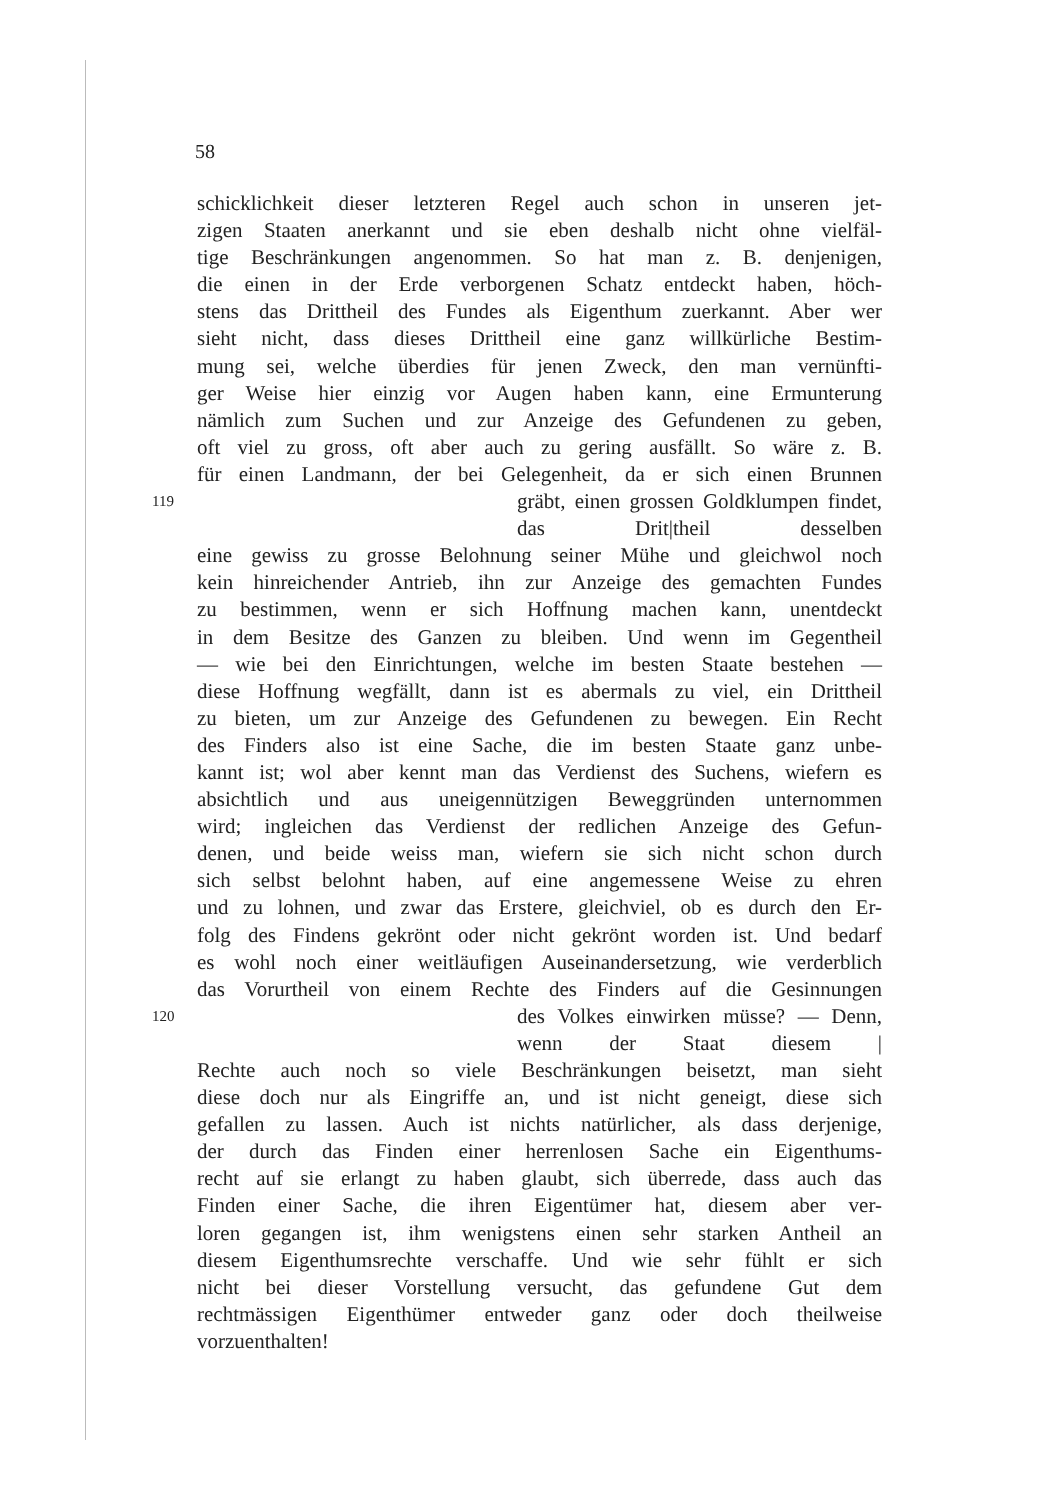58
schicklichkeit dieser letzteren Regel auch schon in unseren jet-
zigen Staaten anerkannt und sie eben deshalb nicht ohne vielfäl-
tige Beschränkungen angenommen. So hat man z. B. denjenigen,
die einen in der Erde verborgenen Schatz entdeckt haben, höch-
stens das Drittheil des Fundes als Eigenthum zuerkannt. Aber wer
sieht nicht, dass dieses Drittheil eine ganz willkürliche Bestim-
mung sei, welche überdies für jenen Zweck, den man vernünfti-
ger Weise hier einzig vor Augen haben kann, eine Ermunterung
nämlich zum Suchen und zur Anzeige des Gefundenen zu geben,
oft viel zu gross, oft aber auch zu gering ausfällt. So wäre z. B.
für einen Landmann, der bei Gelegenheit, da er sich einen Brunnen
119 gräbt, einen grossen Goldklumpen findet, das Drit|theil desselben
eine gewiss zu grosse Belohnung seiner Mühe und gleichwol noch
kein hinreichender Antrieb, ihn zur Anzeige des gemachten Fundes
zu bestimmen, wenn er sich Hoffnung machen kann, unentdeckt
in dem Besitze des Ganzen zu bleiben. Und wenn im Gegentheil
— wie bei den Einrichtungen, welche im besten Staate bestehen —
diese Hoffnung wegfällt, dann ist es abermals zu viel, ein Drittheil
zu bieten, um zur Anzeige des Gefundenen zu bewegen. Ein Recht
des Finders also ist eine Sache, die im besten Staate ganz unbe-
kannt ist; wol aber kennt man das Verdienst des Suchens, wiefern es
absichtlich und aus uneigennützigen Beweggründen unternommen
wird; ingleichen das Verdienst der redlichen Anzeige des Gefun-
denen, und beide weiss man, wiefern sie sich nicht schon durch
sich selbst belohnt haben, auf eine angemessene Weise zu ehren
und zu lohnen, und zwar das Erstere, gleichviel, ob es durch den Er-
folg des Findens gekrönt oder nicht gekrönt worden ist. Und bedarf
es wohl noch einer weitläufigen Auseinandersetzung, wie verderblich
das Vorurtheil von einem Rechte des Finders auf die Gesinnungen
120 des Volkes einwirken müsse? — Denn, wenn der Staat diesem |
Rechte auch noch so viele Beschränkungen beisetzt, man sieht
diese doch nur als Eingriffe an, und ist nicht geneigt, diese sich
gefallen zu lassen. Auch ist nichts natürlicher, als dass derjenige,
der durch das Finden einer herrenlosen Sache ein Eigenthums-
recht auf sie erlangt zu haben glaubt, sich überrede, dass auch das
Finden einer Sache, die ihren Eigentümer hat, diesem aber ver-
loren gegangen ist, ihm wenigstens einen sehr starken Antheil an
diesem Eigenthumsrechte verschaffe. Und wie sehr fühlt er sich
nicht bei dieser Vorstellung versucht, das gefundene Gut dem
rechtmässigen Eigenthümer entweder ganz oder doch theilweise
vorzuenthalten!